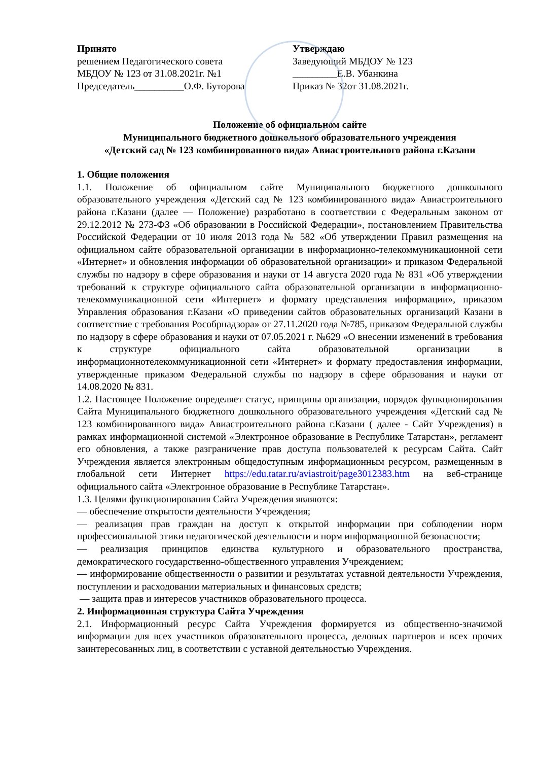Принято
решением Педагогического совета
МБДОУ № 123 от 31.08.2021г. №1
Председатель__________О.Ф. Буторова
Утверждаю
Заведующий МБДОУ № 123
_________Е.В. Убанкина
Приказ № 32от 31.08.2021г.
Положение об официальном сайте
Муниципального бюджетного дошкольного образовательного учреждения
«Детский сад № 123 комбинированного вида» Авиастроительного района г.Казани
1. Общие положения
1.1. Положение об официальном сайте Муниципального бюджетного дошкольного образовательного учреждения «Детский сад № 123 комбинированного вида» Авиастроительного района г.Казани (далее — Положение) разработано в соответствии с Федеральным законом от 29.12.2012 № 273-ФЗ «Об образовании в Российской Федерации», постановлением Правительства Российской Федерации от 10 июля 2013 года № 582 «Об утверждении Правил размещения на официальном сайте образовательной организации в информационно-телекоммуникационной сети «Интернет» и обновления информации об образовательной организации» и приказом Федеральной службы по надзору в сфере образования и науки от 14 августа 2020 года № 831 «Об утверждении требований к структуре официального сайта образовательной организации в информационно-телекоммуникационной сети «Интернет» и формату представления информации», приказом Управления образования г.Казани «О приведении сайтов образовательных организаций Казани в соответствие с требования Рособрнадзора» от 27.11.2020 года №785, приказом Федеральной службы по надзору в сфере образования и науки от 07.05.2021 г. №629 «О внесении изменений в требования к структуре официального сайта образовательной организации в информационнотелекоммуникационной сети «Интернет» и формату предоставления информации, утвержденные приказом Федеральной службы по надзору в сфере образования и науки от 14.08.2020 № 831.
1.2. Настоящее Положение определяет статус, принципы организации, порядок функционирования Сайта Муниципального бюджетного дошкольного образовательного учреждения «Детский сад № 123 комбинированного вида» Авиастроительного района г.Казани ( далее - Сайт Учреждения) в рамках информационной системой «Электронное образование в Республике Татарстан», регламент его обновления, а также разграничение прав доступа пользователей к ресурсам Сайта. Сайт Учреждения является электронным общедоступным информационным ресурсом, размещенным в глобальной сети Интернет https://edu.tatar.ru/aviastroit/page3012383.htm на веб-странице официального сайта «Электронное образование в Республике Татарстан».
1.3. Целями функционирования Сайта Учреждения являются:
— обеспечение открытости деятельности Учреждения;
— реализация прав граждан на доступ к открытой информации при соблюдении норм профессиональной этики педагогической деятельности и норм информационной безопасности;
— реализация принципов единства культурного и образовательного пространства, демократического государственно-общественного управления Учреждением;
— информирование общественности о развитии и результатах уставной деятельности Учреждения, поступлении и расходовании материальных и финансовых средств;
— защита прав и интересов участников образовательного процесса.
2. Информационная структура Сайта Учреждения
2.1. Информационный ресурс Сайта Учреждения формируется из общественно-значимой информации для всех участников образовательного процесса, деловых партнеров и всех прочих заинтересованных лиц, в соответствии с уставной деятельностью Учреждения.